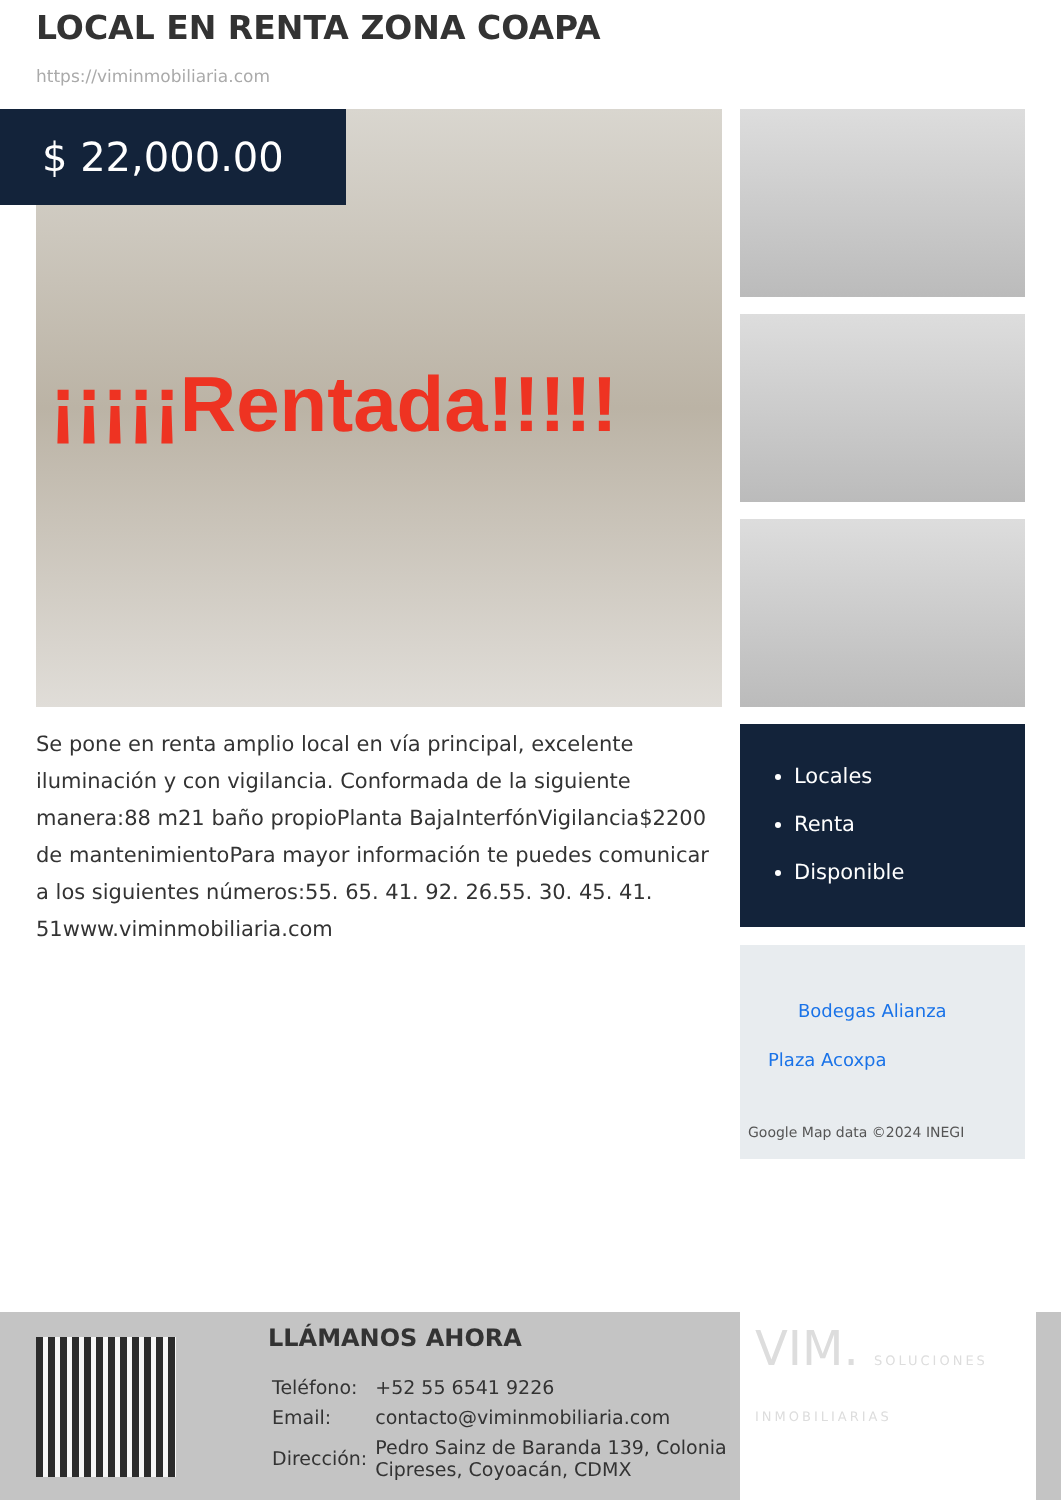LOCAL EN RENTA ZONA COAPA
https://viminmobiliaria.com
¡¡¡¡¡Rentada!!!!!
$ 22,000.00
Se pone en renta amplio local en vía principal, excelente iluminación y con vigilancia. Conformada de la siguiente manera:88 m21 baño propioPlanta BajaInterfónVigilancia$2200 de mantenimientoPara mayor información te puedes comunicar a los siguientes números:55. 65. 41. 92. 26.55. 30. 45. 41. 51www.viminmobiliaria.com
Locales
Renta
Disponible
Bodegas Alianza
Plaza Acoxpa
Google Map data ©2024 INEGI
LLÁMANOS AHORA
| Teléfono: | +52 55 6541 9226 |
| Email: | contacto@viminmobiliaria.com |
| Dirección: | Pedro Sainz de Baranda 139, Colonia Cipreses, Coyoacán, CDMX |
VIM. SOLUCIONES INMOBILIARIAS